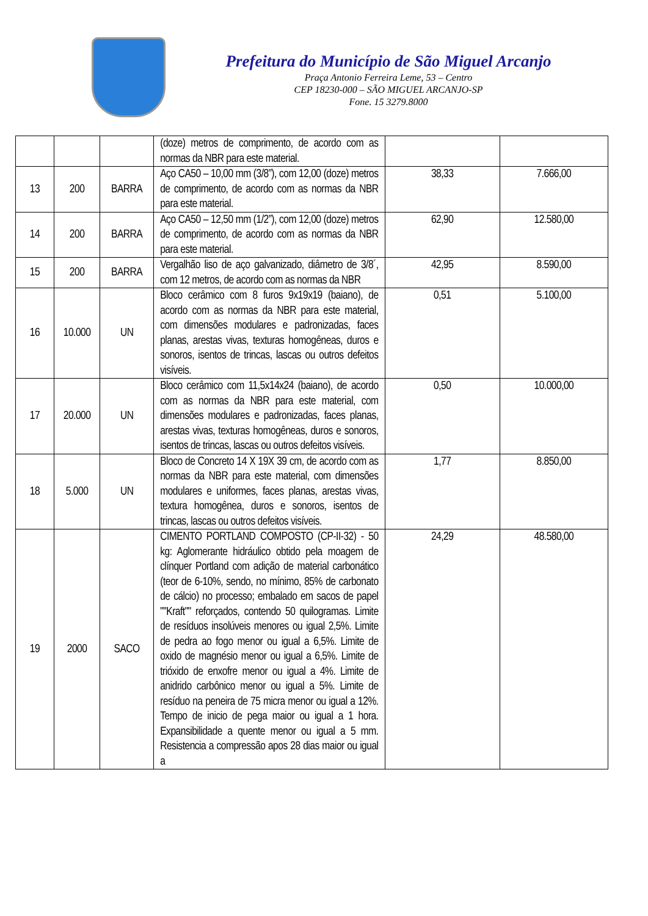Prefeitura do Município de São Miguel Arcanjo
Praça Antonio Ferreira Leme, 53 – Centro
CEP 18230-000 – SÃO MIGUEL ARCANJO-SP
Fone. 15 3279.8000
| | | | (doze) metros de comprimento, de acordo com as normas da NBR para este material. | | |
| 13 | 200 | BARRA | Aço CA50 – 10,00 mm (3/8”), com 12,00 (doze) metros de comprimento, de acordo com as normas da NBR para este material. | 38,33 | 7.666,00 |
| 14 | 200 | BARRA | Aço CA50 – 12,50 mm (1/2”), com 12,00 (doze) metros de comprimento, de acordo com as normas da NBR para este material. | 62,90 | 12.580,00 |
| 15 | 200 | BARRA | Vergalhão liso de aço galvanizado, diâmetro de 3/8´, com 12 metros, de acordo com as normas da NBR | 42,95 | 8.590,00 |
| 16 | 10.000 | UN | Bloco cerâmico com 8 furos 9x19x19 (baiano), de acordo com as normas da NBR para este material, com dimensões modulares e padronizadas, faces planas, arestas vivas, texturas homogêneas, duros e sonoros, isentos de trincas, lascas ou outros defeitos visíveis. | 0,51 | 5.100,00 |
| 17 | 20.000 | UN | Bloco cerâmico com 11,5x14x24 (baiano), de acordo com as normas da NBR para este material, com dimensões modulares e padronizadas, faces planas, arestas vivas, texturas homogêneas, duros e sonoros, isentos de trincas, lascas ou outros defeitos visíveis. | 0,50 | 10.000,00 |
| 18 | 5.000 | UN | Bloco de Concreto 14 X 19X 39 cm, de acordo com as normas da NBR para este material, com dimensões modulares e uniformes, faces planas, arestas vivas, textura homogênea, duros e sonoros, isentos de trincas, lascas ou outros defeitos visíveis. | 1,77 | 8.850,00 |
| 19 | 2000 | SACO | CIMENTO PORTLAND COMPOSTO (CP-II-32) - 50 kg: Aglomerante hidráulico obtido pela moagem de clínquer Portland com adição de material carbonático (teor de 6-10%, sendo, no mínimo, 85% de carbonato de cálcio) no processo; embalado em sacos de papel ""Kraft"" reforçados, contendo 50 quilogramas. Limite de resíduos insolúveis menores ou igual 2,5%. Limite de pedra ao fogo menor ou igual a 6,5%. Limite de oxido de magnésio menor ou igual a 6,5%. Limite de trióxido de enxofre menor ou igual a 4%. Limite de anidrido carbônico menor ou igual a 5%. Limite de resíduo na peneira de 75 micra menor ou igual a 12%. Tempo de inicio de pega maior ou igual a 1 hora. Expansibilidade a quente menor ou igual a 5 mm. Resistencia a compressão apos 28 dias maior ou igual a | 24,29 | 48.580,00 |